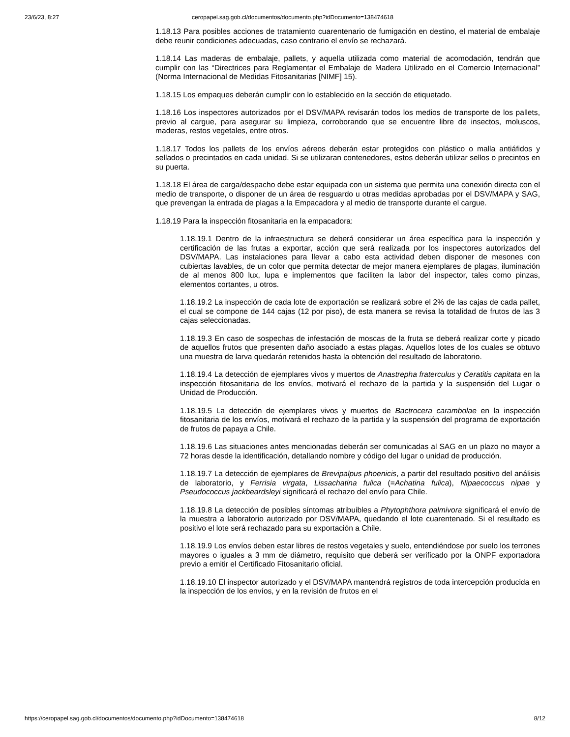23/6/23, 8:27 ceropapel.sag.gob.cl/documentos/documento.php?idDocumento=138474618
1.18.13 Para posibles acciones de tratamiento cuarentenario de fumigación en destino, el material de embalaje debe reunir condiciones adecuadas, caso contrario el envío se rechazará.
1.18.14 Las maderas de embalaje, pallets, y aquella utilizada como material de acomodación, tendrán que cumplir con las “Directrices para Reglamentar el Embalaje de Madera Utilizado en el Comercio Internacional” (Norma Internacional de Medidas Fitosanitarias [NIMF] 15).
1.18.15 Los empaques deberán cumplir con lo establecido en la sección de etiquetado.
1.18.16 Los inspectores autorizados por el DSV/MAPA revisarán todos los medios de transporte de los pallets, previo al cargue, para asegurar su limpieza, corroborando que se encuentre libre de insectos, moluscos, maderas, restos vegetales, entre otros.
1.18.17 Todos los pallets de los envíos aéreos deberán estar protegidos con plástico o malla antiáfidos y sellados o precintados en cada unidad. Si se utilizaran contenedores, estos deberán utilizar sellos o precintos en su puerta.
1.18.18 El área de carga/despacho debe estar equipada con un sistema que permita una conexión directa con el medio de transporte, o disponer de un área de resguardo u otras medidas aprobadas por el DSV/MAPA y SAG, que prevengan la entrada de plagas a la Empacadora y al medio de transporte durante el cargue.
1.18.19 Para la inspección fitosanitaria en la empacadora:
1.18.19.1 Dentro de la infraestructura se deberá considerar un área específica para la inspección y certificación de las frutas a exportar, acción que será realizada por los inspectores autorizados del DSV/MAPA. Las instalaciones para llevar a cabo esta actividad deben disponer de mesones con cubiertas lavables, de un color que permita detectar de mejor manera ejemplares de plagas, iluminación de al menos 800 lux, lupa e implementos que faciliten la labor del inspector, tales como pinzas, elementos cortantes, u otros.
1.18.19.2 La inspección de cada lote de exportación se realizará sobre el 2% de las cajas de cada pallet, el cual se compone de 144 cajas (12 por piso), de esta manera se revisa la totalidad de frutos de las 3 cajas seleccionadas.
1.18.19.3 En caso de sospechas de infestación de moscas de la fruta se deberá realizar corte y picado de aquellos frutos que presenten daño asociado a estas plagas. Aquellos lotes de los cuales se obtuvo una muestra de larva quedarán retenidos hasta la obtención del resultado de laboratorio.
1.18.19.4 La detección de ejemplares vivos y muertos de Anastrepha fraterculus y Ceratitis capitata en la inspección fitosanitaria de los envíos, motivará el rechazo de la partida y la suspensión del Lugar o Unidad de Producción.
1.18.19.5 La detección de ejemplares vivos y muertos de Bactrocera carambolae en la inspección fitosanitaria de los envíos, motivará el rechazo de la partida y la suspensión del programa de exportación de frutos de papaya a Chile.
1.18.19.6 Las situaciones antes mencionadas deberán ser comunicadas al SAG en un plazo no mayor a 72 horas desde la identificación, detallando nombre y código del lugar o unidad de producción.
1.18.19.7 La detección de ejemplares de Brevipalpus phoenicis, a partir del resultado positivo del análisis de laboratorio, y Ferrisia virgata, Lissachatina fulica (=Achatina fulica), Nipaecoccus nipae y Pseudococcus jackbeardsleyi significará el rechazo del envío para Chile.
1.18.19.8 La detección de posibles síntomas atribuibles a Phytophthora palmivora significará el envío de la muestra a laboratorio autorizado por DSV/MAPA, quedando el lote cuarentenado. Si el resultado es positivo el lote será rechazado para su exportación a Chile.
1.18.19.9 Los envíos deben estar libres de restos vegetales y suelo, entendiéndose por suelo los terrones mayores o iguales a 3 mm de diámetro, requisito que deberá ser verificado por la ONPF exportadora previo a emitir el Certificado Fitosanitario oficial.
1.18.19.10 El inspector autorizado y el DSV/MAPA mantendrá registros de toda intercepción producida en la inspección de los envíos, y en la revisión de frutos en el
https://ceropapel.sag.gob.cl/documentos/documento.php?idDocumento=138474618 8/12